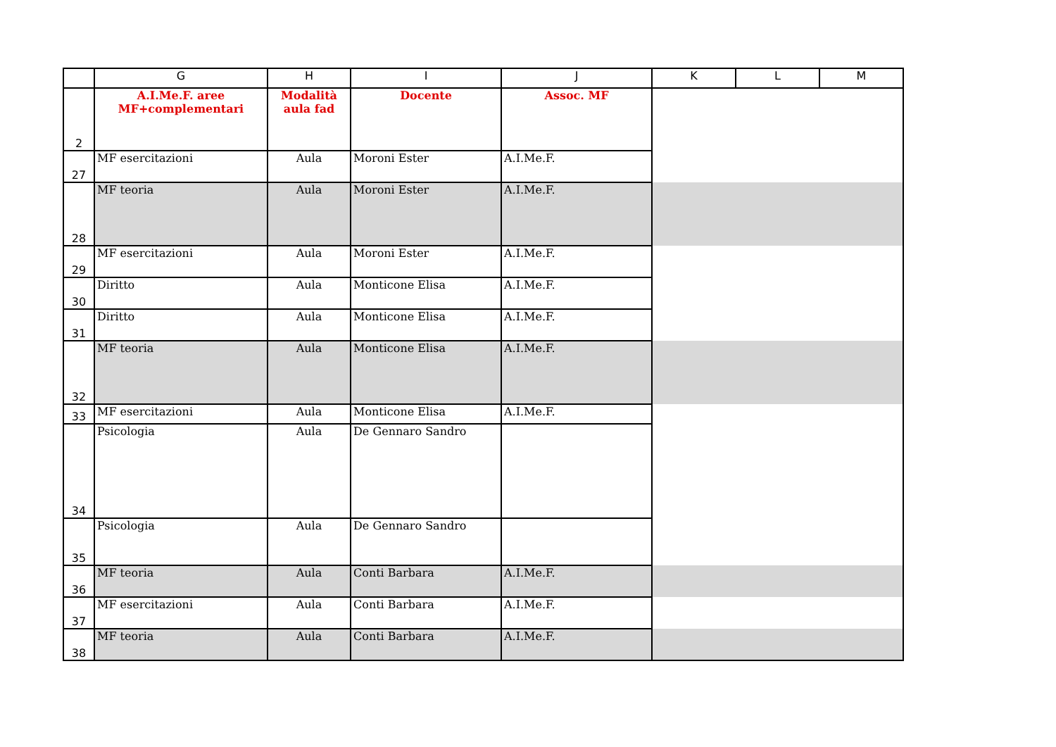| | G | H | I | J | K | L | M |
| --- | --- | --- | --- | --- | --- | --- | --- |
| 2 | A.I.Me.F. aree MF+complementari | Modalità aula fad | Docente | Assoc. MF | | | |
| 27 | MF esercitazioni | Aula | Moroni Ester | A.I.Me.F. | | | |
| 28 | MF teoria | Aula | Moroni Ester | A.I.Me.F. | | | |
| 29 | MF esercitazioni | Aula | Moroni Ester | A.I.Me.F. | | | |
| 30 | Diritto | Aula | Monticone Elisa | A.I.Me.F. | | | |
| 31 | Diritto | Aula | Monticone Elisa | A.I.Me.F. | | | |
| 32 | MF teoria | Aula | Monticone Elisa | A.I.Me.F. | | | |
| 33 | MF esercitazioni | Aula | Monticone Elisa | A.I.Me.F. | | | |
| 34 | Psicologia | Aula | De Gennaro Sandro | | | | |
| 35 | Psicologia | Aula | De Gennaro Sandro | | | | |
| 36 | MF teoria | Aula | Conti Barbara | A.I.Me.F. | | | |
| 37 | MF esercitazioni | Aula | Conti Barbara | A.I.Me.F. | | | |
| 38 | MF teoria | Aula | Conti Barbara | A.I.Me.F. | | | |